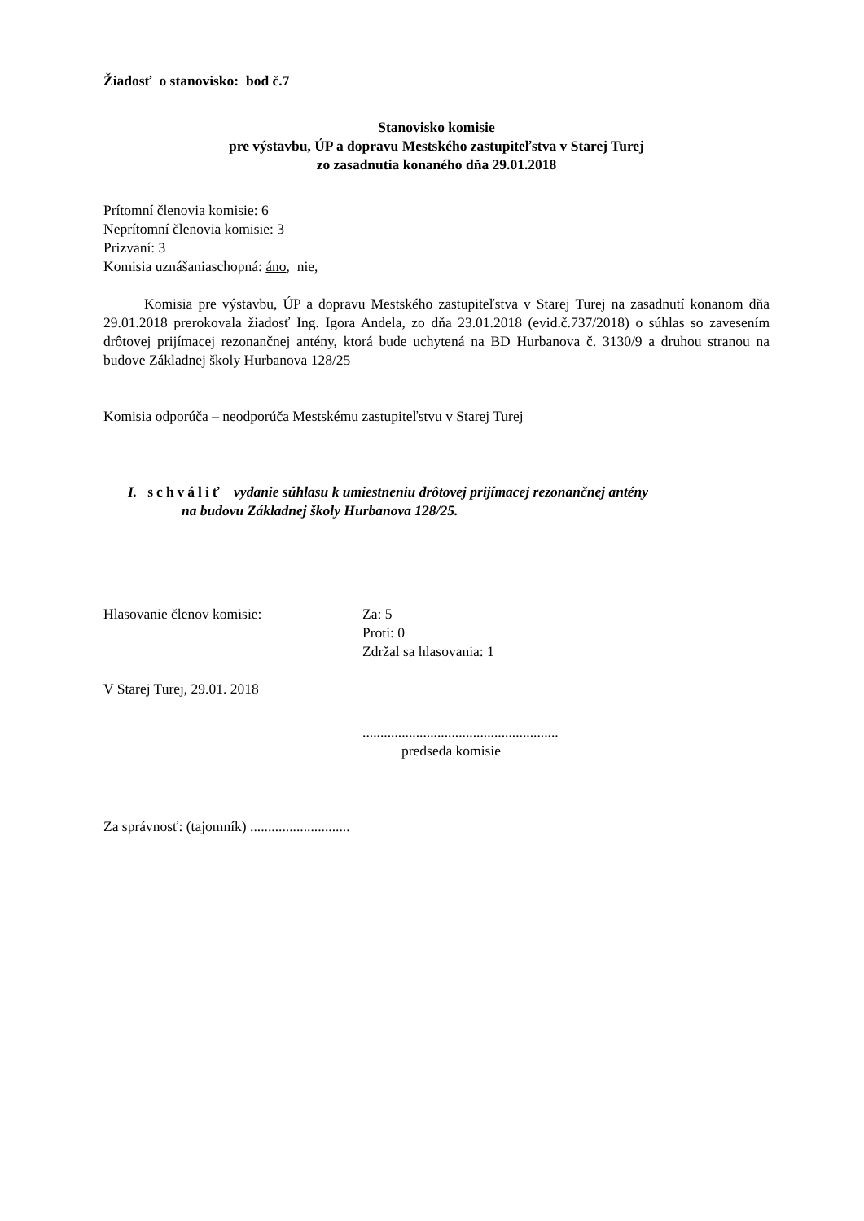Žiadosť o stanovisko: bod č.7
Stanovisko komisie
pre výstavbu, ÚP a dopravu Mestského zastupiteľstva v Starej Turej
zo zasadnutia konaného dňa 29.01.2018
Prítomní členovia komisie: 6
Neprítomní členovia komisie: 3
Prizvaní: 3
Komisia uznášaniaschopná: áno, nie,
Komisia pre výstavbu, ÚP a dopravu Mestského zastupiteľstva v Starej Turej na zasadnutí konanom dňa 29.01.2018 prerokovala žiadosť Ing. Igora Andela, zo dňa 23.01.2018 (evid.č.737/2018) o súhlas so zavesením drôtovej prijímacej rezonančnej antény, ktorá bude uchytená na BD Hurbanova č. 3130/9 a druhou stranou na budove Základnej školy Hurbanova 128/25
Komisia odporúča – neodporúča Mestskému zastupiteľstvu v Starej Turej
I. schváliť vydanie súhlasu k umiestneniu drôtovej prijímacej rezonančnej antény
na budovu Základnej školy Hurbanova 128/25.
Hlasovanie členov komisie: Za: 5
Proti: 0
Zdržal sa hlasovania: 1
V Starej Turej, 29.01. 2018
.......................................................
predseda komisie
Za správnosť: (tajomník) ............................